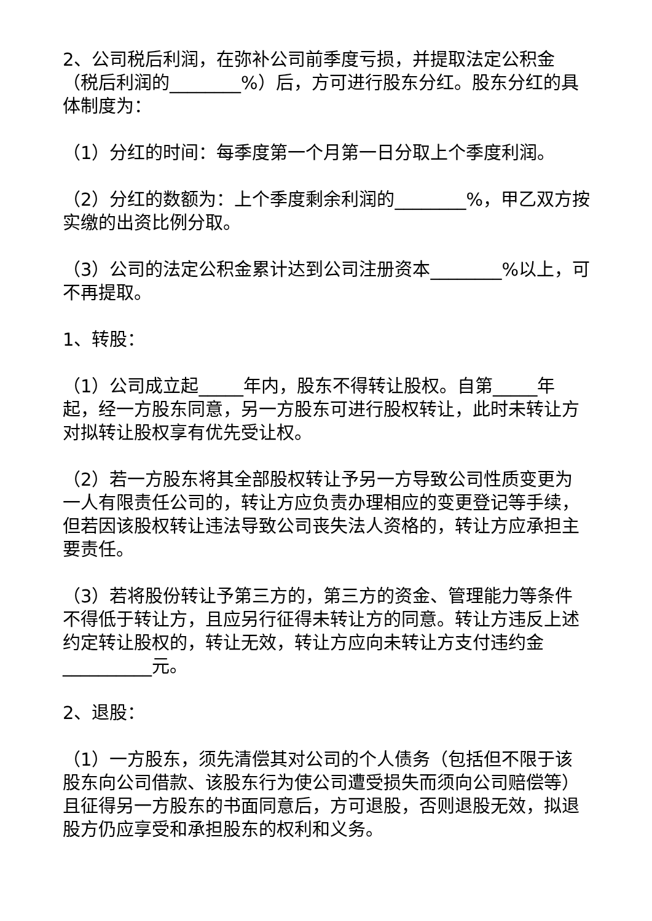2、公司税后利润，在弥补公司前季度亏损，并提取法定公积金（税后利润的________%）后，方可进行股东分红。股东分红的具体制度为：
（1）分红的时间：每季度第一个月第一日分取上个季度利润。
（2）分红的数额为：上个季度剩余利润的________%，甲乙双方按实缴的出资比例分取。
（3）公司的法定公积金累计达到公司注册资本________%以上，可不再提取。
1、转股：
（1）公司成立起_____年内，股东不得转让股权。自第_____年起，经一方股东同意，另一方股东可进行股权转让，此时未转让方对拟转让股权享有优先受让权。
（2）若一方股东将其全部股权转让予另一方导致公司性质变更为一人有限责任公司的，转让方应负责办理相应的变更登记等手续，但若因该股权转让违法导致公司丧失法人资格的，转让方应承担主要责任。
（3）若将股份转让予第三方的，第三方的资金、管理能力等条件不得低于转让方，且应另行征得未转让方的同意。转让方违反上述约定转让股权的，转让无效，转让方应向未转让方支付违约金__________元。
2、退股：
（1）一方股东，须先清偿其对公司的个人债务（包括但不限于该股东向公司借款、该股东行为使公司遭受损失而须向公司赔偿等）且征得另一方股东的书面同意后，方可退股，否则退股无效，拟退股方仍应享受和承担股东的权利和义务。